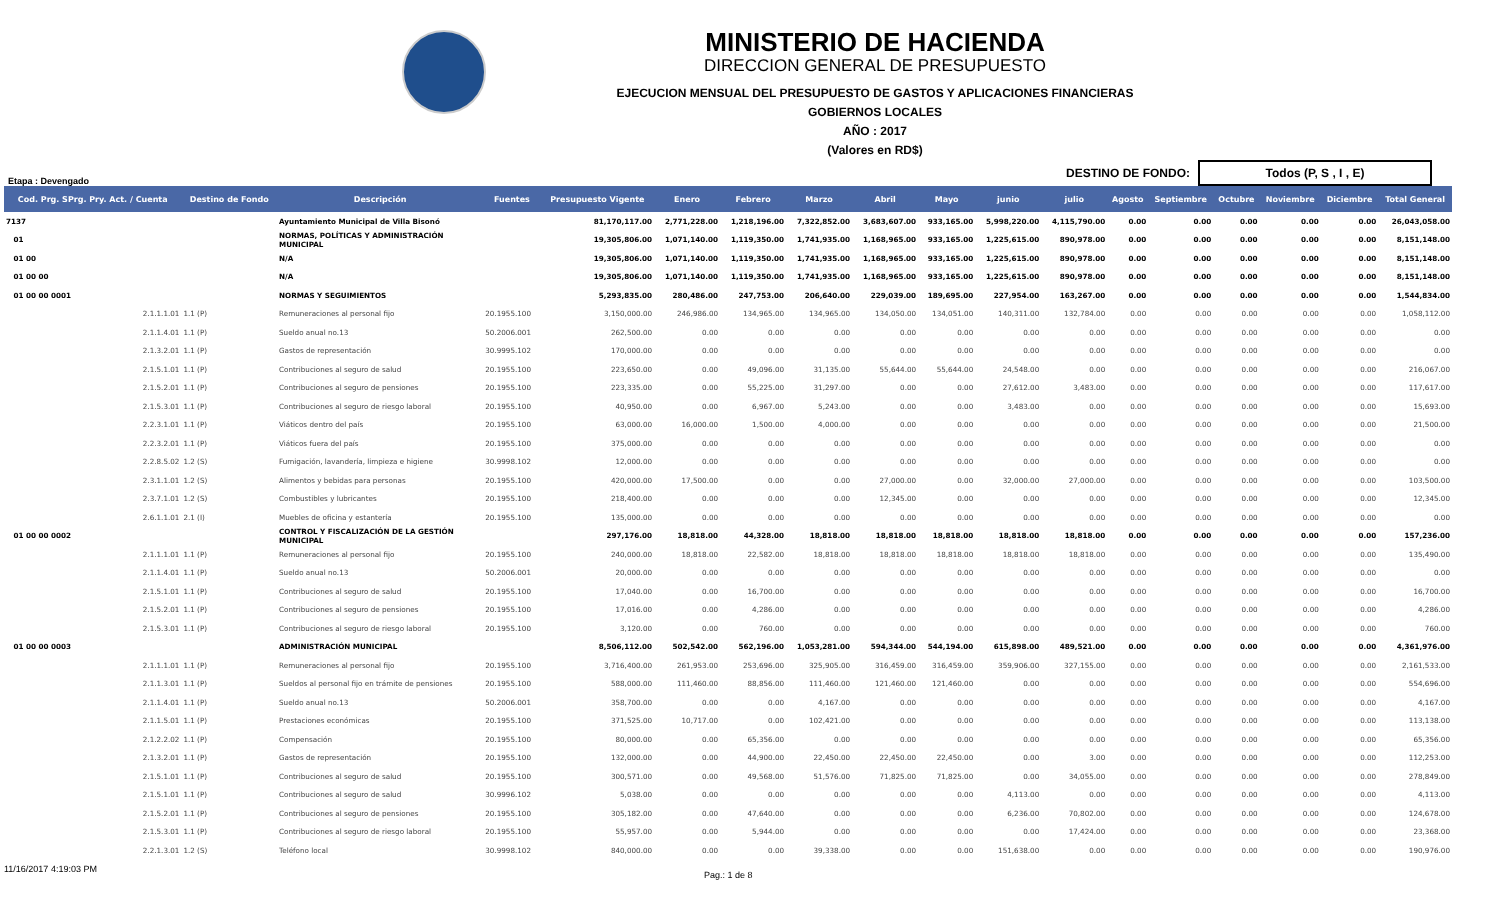MINISTERIO DE HACIENDA
DIRECCION GENERAL DE PRESUPUESTO
EJECUCION MENSUAL DEL PRESUPUESTO DE GASTOS Y APLICACIONES FINANCIERAS
GOBIERNOS LOCALES
AÑO : 2017
(Valores en RD$)
Etapa : Devengado DESTINO DE FONDO: Todos (P, S , I , E)
| Cod. Prg. SPrg. Pry. Act. / Cuenta | Destino de Fondo | Descripción | Fuentes | Presupuesto Vigente | Enero | Febrero | Marzo | Abril | Mayo | junio | julio | Agosto | Septiembre | Octubre | Noviembre | Diciembre | Total General |
| --- | --- | --- | --- | --- | --- | --- | --- | --- | --- | --- | --- | --- | --- | --- | --- | --- | --- |
| 7137 | | Ayuntamiento Municipal de Villa Bisonó | | 81,170,117.00 | 2,771,228.00 | 1,218,196.00 | 7,322,852.00 | 3,683,607.00 | 933,165.00 | 5,998,220.00 | 4,115,790.00 | 0.00 | 0.00 | 0.00 | 0.00 | 0.00 | 26,043,058.00 |
| 01 | | NORMAS, POLÍTICAS Y ADMINISTRACIÓN MUNICIPAL | | 19,305,806.00 | 1,071,140.00 | 1,119,350.00 | 1,741,935.00 | 1,168,965.00 | 933,165.00 | 1,225,615.00 | 890,978.00 | 0.00 | 0.00 | 0.00 | 0.00 | 0.00 | 8,151,148.00 |
| 01 00 | | N/A | | 19,305,806.00 | 1,071,140.00 | 1,119,350.00 | 1,741,935.00 | 1,168,965.00 | 933,165.00 | 1,225,615.00 | 890,978.00 | 0.00 | 0.00 | 0.00 | 0.00 | 0.00 | 8,151,148.00 |
| 01 00 00 | | N/A | | 19,305,806.00 | 1,071,140.00 | 1,119,350.00 | 1,741,935.00 | 1,168,965.00 | 933,165.00 | 1,225,615.00 | 890,978.00 | 0.00 | 0.00 | 0.00 | 0.00 | 0.00 | 8,151,148.00 |
| 01 00 00 0001 | | NORMAS Y SEGUIMIENTOS | | 5,293,835.00 | 280,486.00 | 247,753.00 | 206,640.00 | 229,039.00 | 189,695.00 | 227,954.00 | 163,267.00 | 0.00 | 0.00 | 0.00 | 0.00 | 0.00 | 1,544,834.00 |
| 2.1.1.1.01 | 1.1 (P) | Remuneraciones al personal fijo | 20.1955.100 | 3,150,000.00 | 246,986.00 | 134,965.00 | 134,965.00 | 134,050.00 | 134,051.00 | 140,311.00 | 132,784.00 | 0.00 | 0.00 | 0.00 | 0.00 | 0.00 | 1,058,112.00 |
| 2.1.1.4.01 | 1.1 (P) | Sueldo anual no.13 | 50.2006.001 | 262,500.00 | 0.00 | 0.00 | 0.00 | 0.00 | 0.00 | 0.00 | 0.00 | 0.00 | 0.00 | 0.00 | 0.00 | 0.00 | 0.00 |
| 2.1.3.2.01 | 1.1 (P) | Gastos de representación | 30.9995.102 | 170,000.00 | 0.00 | 0.00 | 0.00 | 0.00 | 0.00 | 0.00 | 0.00 | 0.00 | 0.00 | 0.00 | 0.00 | 0.00 | 0.00 |
| 2.1.5.1.01 | 1.1 (P) | Contribuciones al seguro de salud | 20.1955.100 | 223,650.00 | 0.00 | 49,096.00 | 31,135.00 | 55,644.00 | 55,644.00 | 24,548.00 | 0.00 | 0.00 | 0.00 | 0.00 | 0.00 | 0.00 | 216,067.00 |
| 2.1.5.2.01 | 1.1 (P) | Contribuciones al seguro de pensiones | 20.1955.100 | 223,335.00 | 0.00 | 55,225.00 | 31,297.00 | 0.00 | 0.00 | 27,612.00 | 3,483.00 | 0.00 | 0.00 | 0.00 | 0.00 | 0.00 | 117,617.00 |
| 2.1.5.3.01 | 1.1 (P) | Contribuciones al seguro de riesgo laboral | 20.1955.100 | 40,950.00 | 0.00 | 6,967.00 | 5,243.00 | 0.00 | 0.00 | 3,483.00 | 0.00 | 0.00 | 0.00 | 0.00 | 0.00 | 0.00 | 15,693.00 |
| 2.2.3.1.01 | 1.1 (P) | Viáticos dentro del país | 20.1955.100 | 63,000.00 | 16,000.00 | 1,500.00 | 4,000.00 | 0.00 | 0.00 | 0.00 | 0.00 | 0.00 | 0.00 | 0.00 | 0.00 | 0.00 | 21,500.00 |
| 2.2.3.2.01 | 1.1 (P) | Viáticos fuera del país | 20.1955.100 | 375,000.00 | 0.00 | 0.00 | 0.00 | 0.00 | 0.00 | 0.00 | 0.00 | 0.00 | 0.00 | 0.00 | 0.00 | 0.00 | 0.00 |
| 2.2.8.5.02 | 1.2 (S) | Fumigación, lavandería, limpieza e higiene | 30.9998.102 | 12,000.00 | 0.00 | 0.00 | 0.00 | 0.00 | 0.00 | 0.00 | 0.00 | 0.00 | 0.00 | 0.00 | 0.00 | 0.00 | 0.00 |
| 2.3.1.1.01 | 1.2 (S) | Alimentos y bebidas para personas | 20.1955.100 | 420,000.00 | 17,500.00 | 0.00 | 0.00 | 27,000.00 | 0.00 | 32,000.00 | 27,000.00 | 0.00 | 0.00 | 0.00 | 0.00 | 0.00 | 103,500.00 |
| 2.3.7.1.01 | 1.2 (S) | Combustibles y lubricantes | 20.1955.100 | 218,400.00 | 0.00 | 0.00 | 0.00 | 12,345.00 | 0.00 | 0.00 | 0.00 | 0.00 | 0.00 | 0.00 | 0.00 | 0.00 | 12,345.00 |
| 2.6.1.1.01 | 2.1 (I) | Muebles de oficina y estantería | 20.1955.100 | 135,000.00 | 0.00 | 0.00 | 0.00 | 0.00 | 0.00 | 0.00 | 0.00 | 0.00 | 0.00 | 0.00 | 0.00 | 0.00 | 0.00 |
| 01 00 00 0002 | | CONTROL Y FISCALIZACIÓN DE LA GESTIÓN MUNICIPAL | | 297,176.00 | 18,818.00 | 44,328.00 | 18,818.00 | 18,818.00 | 18,818.00 | 18,818.00 | 18,818.00 | 0.00 | 0.00 | 0.00 | 0.00 | 0.00 | 157,236.00 |
| 2.1.1.1.01 | 1.1 (P) | Remuneraciones al personal fijo | 20.1955.100 | 240,000.00 | 18,818.00 | 22,582.00 | 18,818.00 | 18,818.00 | 18,818.00 | 18,818.00 | 18,818.00 | 0.00 | 0.00 | 0.00 | 0.00 | 0.00 | 135,490.00 |
| 2.1.1.4.01 | 1.1 (P) | Sueldo anual no.13 | 50.2006.001 | 20,000.00 | 0.00 | 0.00 | 0.00 | 0.00 | 0.00 | 0.00 | 0.00 | 0.00 | 0.00 | 0.00 | 0.00 | 0.00 | 0.00 |
| 2.1.5.1.01 | 1.1 (P) | Contribuciones al seguro de salud | 20.1955.100 | 17,040.00 | 0.00 | 16,700.00 | 0.00 | 0.00 | 0.00 | 0.00 | 0.00 | 0.00 | 0.00 | 0.00 | 0.00 | 0.00 | 16,700.00 |
| 2.1.5.2.01 | 1.1 (P) | Contribuciones al seguro de pensiones | 20.1955.100 | 17,016.00 | 0.00 | 4,286.00 | 0.00 | 0.00 | 0.00 | 0.00 | 0.00 | 0.00 | 0.00 | 0.00 | 0.00 | 0.00 | 4,286.00 |
| 2.1.5.3.01 | 1.1 (P) | Contribuciones al seguro de riesgo laboral | 20.1955.100 | 3,120.00 | 0.00 | 760.00 | 0.00 | 0.00 | 0.00 | 0.00 | 0.00 | 0.00 | 0.00 | 0.00 | 0.00 | 0.00 | 760.00 |
| 01 00 00 0003 | | ADMINISTRACIÓN MUNICIPAL | | 8,506,112.00 | 502,542.00 | 562,196.00 | 1,053,281.00 | 594,344.00 | 544,194.00 | 615,898.00 | 489,521.00 | 0.00 | 0.00 | 0.00 | 0.00 | 0.00 | 4,361,976.00 |
| 2.1.1.1.01 | 1.1 (P) | Remuneraciones al personal fijo | 20.1955.100 | 3,716,400.00 | 261,953.00 | 253,696.00 | 325,905.00 | 316,459.00 | 316,459.00 | 359,906.00 | 327,155.00 | 0.00 | 0.00 | 0.00 | 0.00 | 0.00 | 2,161,533.00 |
| 2.1.1.3.01 | 1.1 (P) | Sueldos al personal fijo en trámite de pensiones | 20.1955.100 | 588,000.00 | 111,460.00 | 88,856.00 | 111,460.00 | 121,460.00 | 121,460.00 | 0.00 | 0.00 | 0.00 | 0.00 | 0.00 | 0.00 | 0.00 | 554,696.00 |
| 2.1.1.4.01 | 1.1 (P) | Sueldo anual no.13 | 50.2006.001 | 358,700.00 | 0.00 | 0.00 | 4,167.00 | 0.00 | 0.00 | 0.00 | 0.00 | 0.00 | 0.00 | 0.00 | 0.00 | 0.00 | 4,167.00 |
| 2.1.1.5.01 | 1.1 (P) | Prestaciones económicas | 20.1955.100 | 371,525.00 | 10,717.00 | 0.00 | 102,421.00 | 0.00 | 0.00 | 0.00 | 0.00 | 0.00 | 0.00 | 0.00 | 0.00 | 0.00 | 113,138.00 |
| 2.1.2.2.02 | 1.1 (P) | Compensación | 20.1955.100 | 80,000.00 | 0.00 | 65,356.00 | 0.00 | 0.00 | 0.00 | 0.00 | 0.00 | 0.00 | 0.00 | 0.00 | 0.00 | 0.00 | 65,356.00 |
| 2.1.3.2.01 | 1.1 (P) | Gastos de representación | 20.1955.100 | 132,000.00 | 0.00 | 44,900.00 | 22,450.00 | 22,450.00 | 22,450.00 | 0.00 | 3.00 | 0.00 | 0.00 | 0.00 | 0.00 | 0.00 | 112,253.00 |
| 2.1.5.1.01 | 1.1 (P) | Contribuciones al seguro de salud | 20.1955.100 | 300,571.00 | 0.00 | 49,568.00 | 51,576.00 | 71,825.00 | 71,825.00 | 0.00 | 34,055.00 | 0.00 | 0.00 | 0.00 | 0.00 | 0.00 | 278,849.00 |
| 2.1.5.1.01 | 1.1 (P) | Contribuciones al seguro de salud | 30.9996.102 | 5,038.00 | 0.00 | 0.00 | 0.00 | 0.00 | 0.00 | 4,113.00 | 0.00 | 0.00 | 0.00 | 0.00 | 0.00 | 0.00 | 4,113.00 |
| 2.1.5.2.01 | 1.1 (P) | Contribuciones al seguro de pensiones | 20.1955.100 | 305,182.00 | 0.00 | 47,640.00 | 0.00 | 0.00 | 0.00 | 6,236.00 | 70,802.00 | 0.00 | 0.00 | 0.00 | 0.00 | 0.00 | 124,678.00 |
| 2.1.5.3.01 | 1.1 (P) | Contribuciones al seguro de riesgo laboral | 20.1955.100 | 55,957.00 | 0.00 | 5,944.00 | 0.00 | 0.00 | 0.00 | 0.00 | 17,424.00 | 0.00 | 0.00 | 0.00 | 0.00 | 0.00 | 23,368.00 |
| 2.2.1.3.01 | 1.2 (S) | Teléfono local | 30.9998.102 | 840,000.00 | 0.00 | 0.00 | 39,338.00 | 0.00 | 0.00 | 151,638.00 | 0.00 | 0.00 | 0.00 | 0.00 | 0.00 | 0.00 | 190,976.00 |
11/16/2017 4:19:03 PM Pag.: 1 de 8